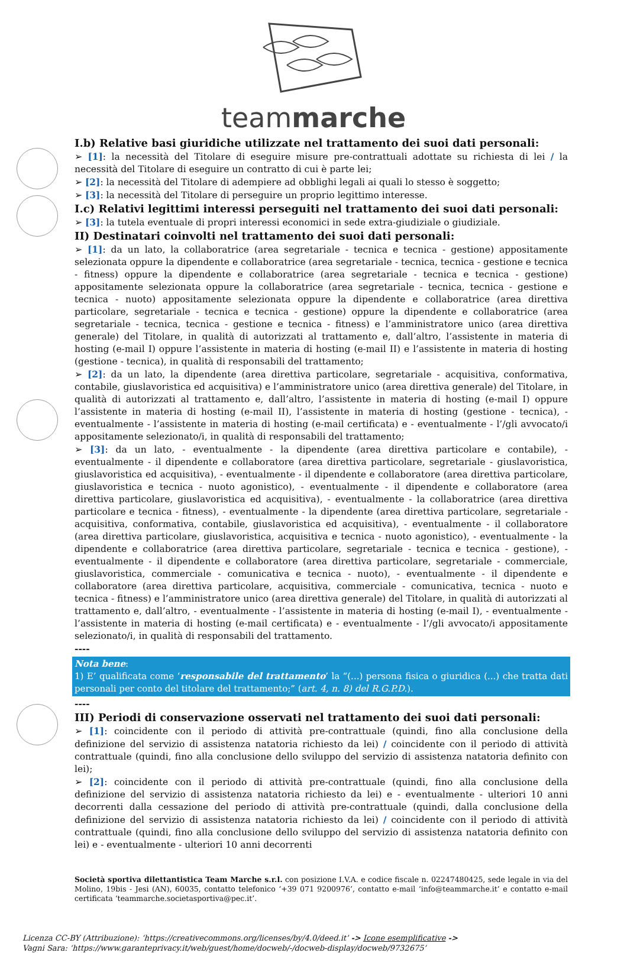teammarche
I.b) Relative basi giuridiche utilizzate nel trattamento dei suoi dati personali:
➢ [1]: la necessità del Titolare di eseguire misure pre-contrattuali adottate su richiesta di lei / la necessità del Titolare di eseguire un contratto di cui è parte lei;
➢ [2]: la necessità del Titolare di adempiere ad obblighi legali ai quali lo stesso è soggetto;
➢ [3]: la necessità del Titolare di perseguire un proprio legittimo interesse.
I.c) Relativi legittimi interessi perseguiti nel trattamento dei suoi dati personali:
➢ [3]: la tutela eventuale di propri interessi economici in sede extra-giudiziale o giudiziale.
II) Destinatari coinvolti nel trattamento dei suoi dati personali:
➢ [1]: da un lato, la collaboratrice (area segretariale - tecnica e tecnica - gestione) appositamente selezionata oppure la dipendente e collaboratrice (area segretariale - tecnica, tecnica - gestione e tecnica - fitness) oppure la dipendente e collaboratrice (area segretariale - tecnica e tecnica - gestione) appositamente selezionata oppure la collaboratrice (area segretariale - tecnica, tecnica - gestione e tecnica - nuoto) appositamente selezionata oppure la dipendente e collaboratrice (area direttiva particolare, segretariale - tecnica e tecnica - gestione) oppure la dipendente e collaboratrice (area segretariale - tecnica, tecnica - gestione e tecnica - fitness) e l’amministratore unico (area direttiva generale) del Titolare, in qualità di autorizzati al trattamento e, dall’altro, l’assistente in materia di hosting (e-mail I) oppure l’assistente in materia di hosting (e-mail II) e l’assistente in materia di hosting (gestione - tecnica), in qualità di responsabili del trattamento;
➢ [2]: da un lato, la dipendente (area direttiva particolare, segretariale - acquisitiva, conformativa, contabile, giuslavoristica ed acquisitiva) e l’amministratore unico (area direttiva generale) del Titolare, in qualità di autorizzati al trattamento e, dall’altro, l’assistente in materia di hosting (e-mail I) oppure l’assistente in materia di hosting (e-mail II), l’assistente in materia di hosting (gestione - tecnica), - eventualmente - l’assistente in materia di hosting (e-mail certificata) e - eventualmente - l’/gli avvocato/i appositamente selezionato/i, in qualità di responsabili del trattamento;
➢ [3]: da un lato, - eventualmente - la dipendente (area direttiva particolare e contabile), - eventualmente - il dipendente e collaboratore (area direttiva particolare, segretariale - giuslavoristica, giuslavoristica ed acquisitiva), - eventualmente - il dipendente e collaboratore (area direttiva particolare, giuslavoristica e tecnica - nuoto agonistico), - eventualmente - il dipendente e collaboratore (area direttiva particolare, giuslavoristica ed acquisitiva), - eventualmente - la collaboratrice (area direttiva particolare e tecnica - fitness), - eventualmente - la dipendente (area direttiva particolare, segretariale - acquisitiva, conformativa, contabile, giuslavoristica ed acquisitiva), - eventualmente - il collaboratore (area direttiva particolare, giuslavoristica, acquisitiva e tecnica - nuoto agonistico), - eventualmente - la dipendente e collaboratrice (area direttiva particolare, segretariale - tecnica e tecnica - gestione), - eventualmente - il dipendente e collaboratore (area direttiva particolare, segretariale - commerciale, giuslavoristica, commerciale - comunicativa e tecnica - nuoto), - eventualmente - il dipendente e collaboratore (area direttiva particolare, acquisitiva, commerciale - comunicativa, tecnica - nuoto e tecnica - fitness) e l’amministratore unico (area direttiva generale) del Titolare, in qualità di autorizzati al trattamento e, dall’altro, - eventualmente - l’assistente in materia di hosting (e-mail I), - eventualmente - l’assistente in materia di hosting (e-mail certificata) e - eventualmente - l’/gli avvocato/i appositamente selezionato/i, in qualità di responsabili del trattamento.
----
Nota bene:
1) E’ qualificata come ‘responsabile del trattamento’ la “(...) persona fisica o giuridica (...) che tratta dati personali per conto del titolare del trattamento;” (art. 4, n. 8) del R.G.P.D.).
----
III) Periodi di conservazione osservati nel trattamento dei suoi dati personali:
➢ [1]: coincidente con il periodo di attività pre-contrattuale (quindi, fino alla conclusione della definizione del servizio di assistenza natatoria richiesto da lei) / coincidente con il periodo di attività contrattuale (quindi, fino alla conclusione dello sviluppo del servizio di assistenza natatoria definito con lei);
➢ [2]: coincidente con il periodo di attività pre-contrattuale (quindi, fino alla conclusione della definizione del servizio di assistenza natatoria richiesto da lei) e - eventualmente - ulteriori 10 anni decorrenti dalla cessazione del periodo di attività pre-contrattuale (quindi, dalla conclusione della definizione del servizio di assistenza natatoria richiesto da lei) / coincidente con il periodo di attività contrattuale (quindi, fino alla conclusione dello sviluppo del servizio di assistenza natatoria definito con lei) e - eventualmente - ulteriori 10 anni decorrenti
Società sportiva dilettantistica Team Marche s.r.l. con posizione I.V.A. e codice fiscale n. 02247480425, sede legale in via del Molino, 19bis - Jesi (AN), 60035, contatto telefonico ‘+39 071 9200976’, contatto e-mail ‘info@teammarche.it’ e contatto e-mail certificata ‘teammarche.societasportiva@pec.it’.
Licenza CC-BY (Attribuzione): ‘https://creativecommons.org/licenses/by/4.0/deed.it’ -> Icone esemplificative ->
Vagni Sara: ‘https://www.garanteprivacy.it/web/guest/home/docweb/-/docweb-display/docweb/9732675’